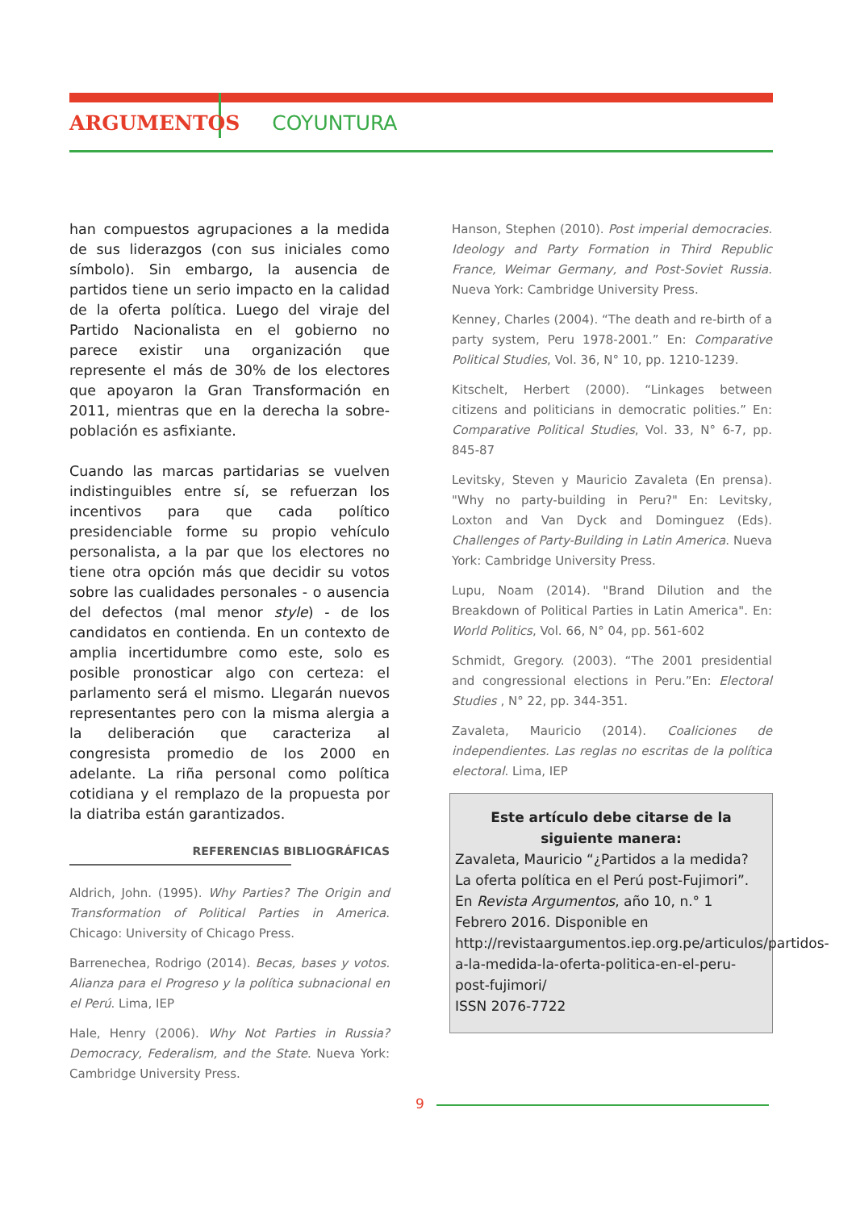ARGUMENTOS COYUNTURA
han compuestos agrupaciones a la medida de sus liderazgos (con sus iniciales como símbolo). Sin embargo, la ausencia de partidos tiene un serio impacto en la calidad de la oferta política. Luego del viraje del Partido Nacionalista en el gobierno no parece existir una organización que represente el más de 30% de los electores que apoyaron la Gran Transformación en 2011, mientras que en la derecha la sobre-población es asfixiante.
Cuando las marcas partidarias se vuelven indistinguibles entre sí, se refuerzan los incentivos para que cada político presidenciable forme su propio vehículo personalista, a la par que los electores no tiene otra opción más que decidir su votos sobre las cualidades personales - o ausencia del defectos (mal menor style) - de los candidatos en contienda. En un contexto de amplia incertidumbre como este, solo es posible pronosticar algo con certeza: el parlamento será el mismo. Llegarán nuevos representantes pero con la misma alergia a la deliberación que caracteriza al congresista promedio de los 2000 en adelante. La riña personal como política cotidiana y el remplazo de la propuesta por la diatriba están garantizados.
REFERENCIAS BIBLIOGRÁFICAS
Aldrich, John. (1995). Why Parties? The Origin and Transformation of Political Parties in America. Chicago: University of Chicago Press.
Barrenechea, Rodrigo (2014). Becas, bases y votos. Alianza para el Progreso y la política subnacional en el Perú. Lima, IEP
Hale, Henry (2006). Why Not Parties in Russia? Democracy, Federalism, and the State. Nueva York: Cambridge University Press.
Hanson, Stephen (2010). Post imperial democracies. Ideology and Party Formation in Third Republic France, Weimar Germany, and Post-Soviet Russia. Nueva York: Cambridge University Press.
Kenney, Charles (2004). “The death and re-birth of a party system, Peru 1978-2001.” En: Comparative Political Studies, Vol. 36, N° 10, pp. 1210-1239.
Kitschelt, Herbert (2000). “Linkages between citizens and politicians in democratic polities.” En: Comparative Political Studies, Vol. 33, N° 6-7, pp. 845-87
Levitsky, Steven y Mauricio Zavaleta (En prensa). "Why no party-building in Peru?" En: Levitsky, Loxton and Van Dyck and Dominguez (Eds). Challenges of Party-Building in Latin America. Nueva York: Cambridge University Press.
Lupu, Noam (2014). "Brand Dilution and the Breakdown of Political Parties in Latin America". En: World Politics, Vol. 66, N° 04, pp. 561-602
Schmidt, Gregory. (2003). “The 2001 presidential and congressional elections in Peru.”En: Electoral Studies , N° 22, pp. 344-351.
Zavaleta, Mauricio (2014). Coaliciones de independientes. Las reglas no escritas de la política electoral. Lima, IEP
Este artículo debe citarse de la siguiente manera:
Zavaleta, Mauricio “¿Partidos a la medida? La oferta política en el Perú post-Fujimori”. En Revista Argumentos, año 10, n.° 1 Febrero 2016. Disponible en http://revistaargumentos.iep.org.pe/articulos/partidos-a-la-medida-la-oferta-politica-en-el-peru-post-fujimori/
ISSN 2076-7722
9